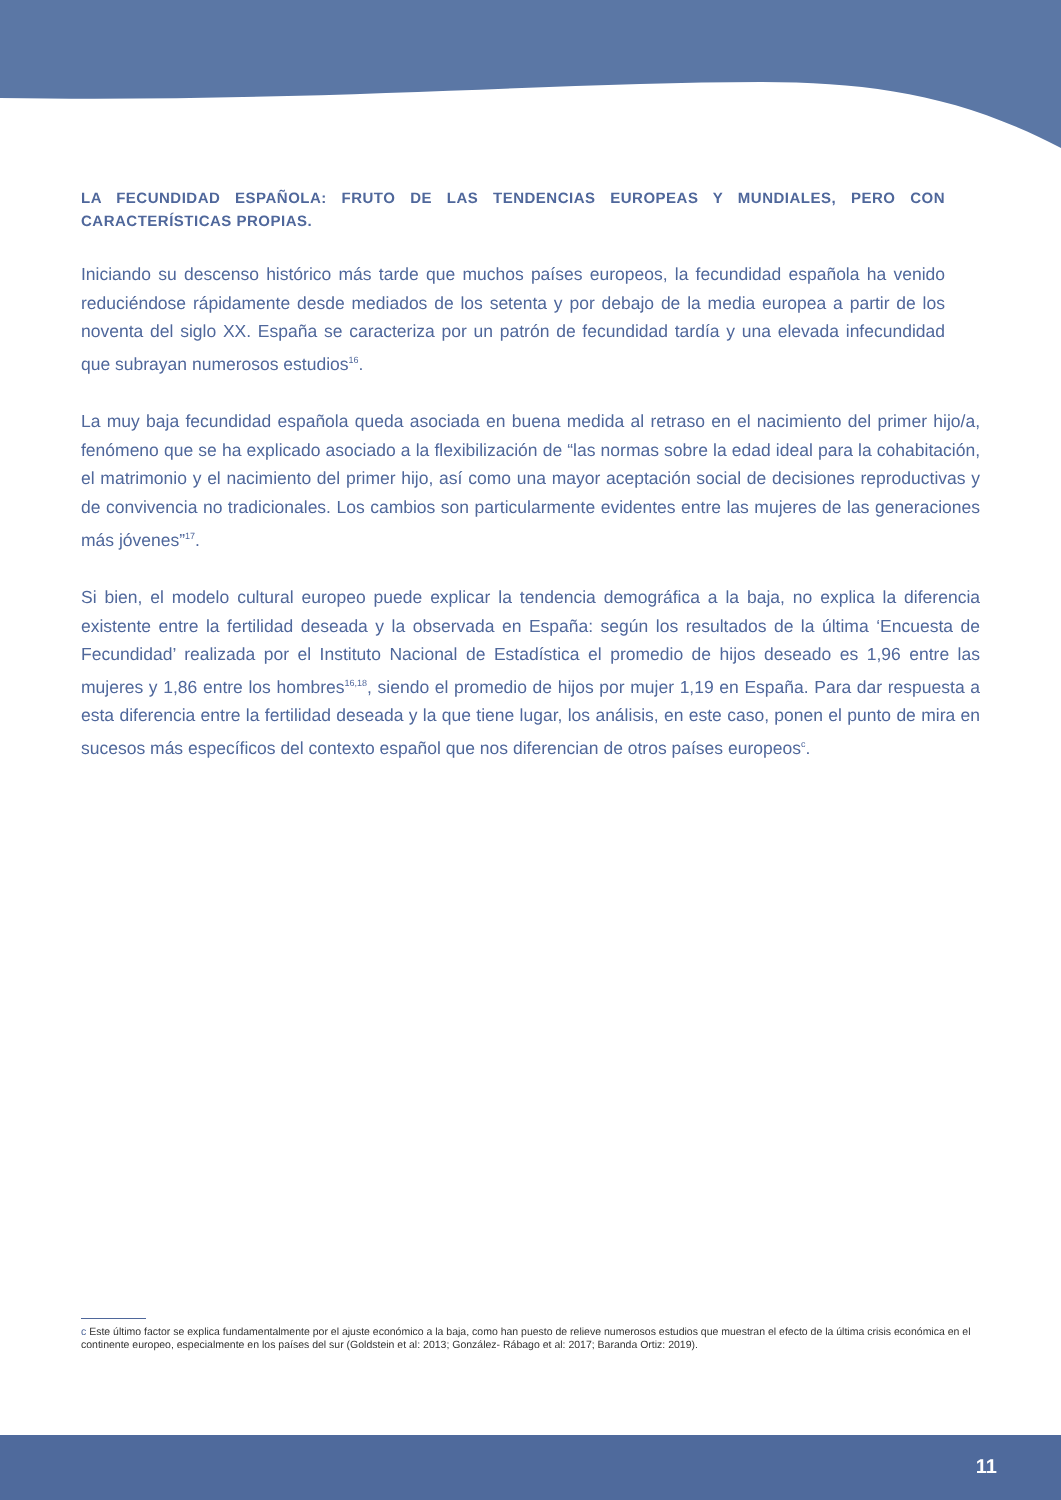LA FECUNDIDAD ESPAÑOLA: FRUTO DE LAS TENDENCIAS EUROPEAS Y MUNDIALES, PERO CON CARACTERÍSTICAS PROPIAS.
Iniciando su descenso histórico más tarde que muchos países europeos, la fecundidad española ha venido reduciéndose rápidamente desde mediados de los setenta y por debajo de la media europea a partir de los noventa del siglo XX. España se caracteriza por un patrón de fecundidad tardía y una elevada infecundidad que subrayan numerosos estudios<sup>16</sup>.
La muy baja fecundidad española queda asociada en buena medida al retraso en el nacimiento del primer hijo/a, fenómeno que se ha explicado asociado a la flexibilización de “las normas sobre la edad ideal para la cohabitación, el matrimonio y el nacimiento del primer hijo, así como una mayor aceptación social de decisiones reproductivas y de convivencia no tradicionales. Los cambios son particularmente evidentes entre las mujeres de las generaciones más jóvenes”<sup>17</sup>.
Si bien, el modelo cultural europeo puede explicar la tendencia demográfica a la baja, no explica la diferencia existente entre la fertilidad deseada y la observada en España: según los resultados de la última ‘Encuesta de Fecundidad’ realizada por el Instituto Nacional de Estadística el promedio de hijos deseado es 1,96 entre las mujeres y 1,86 entre los hombres<sup>16,18</sup>, siendo el promedio de hijos por mujer 1,19 en España. Para dar respuesta a esta diferencia entre la fertilidad deseada y la que tiene lugar, los análisis, en este caso, ponen el punto de mira en sucesos más específicos del contexto español que nos diferencian de otros países europeos<sup>c</sup>.
c Este último factor se explica fundamentalmente por el ajuste económico a la baja, como han puesto de relieve numerosos estudios que muestran el efecto de la última crisis económica en el continente europeo, especialmente en los países del sur (Goldstein et al: 2013; González- Rábago et al: 2017; Baranda Ortiz: 2019).
11